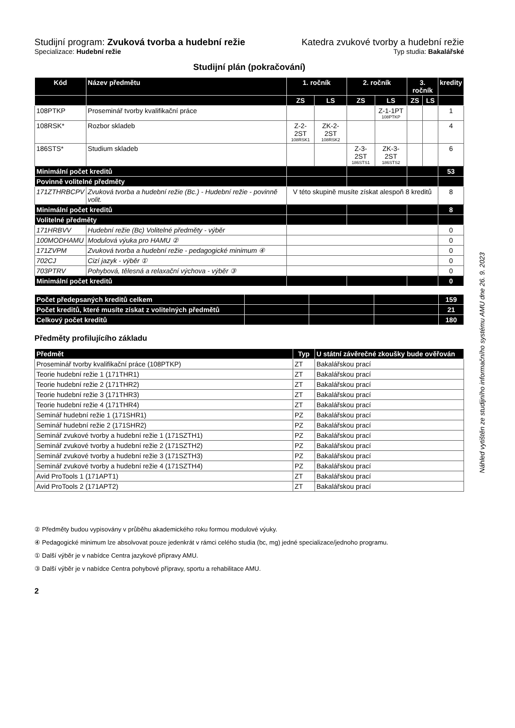Studijní program: Zvuková tvorba a hudební režie Katedra zvukové tvorby a hudební režie
Specializace: Hudební režie Typ studia: Bakalářské
Studijní plán (pokračování)
| Kód | Název předmětu | 1. ročník | | 2. ročník | | 3. ročník | | kredity |
| --- | --- | --- | --- | --- | --- | --- | --- | --- |
| | | ZS | LS | ZS | LS | ZS | LS | |
| 108PTKP | Proseminář tvorby kvalifikační práce | | | | Z-1-1PT 108PTKP | | | 1 |
| 108RSK* | Rozbor skladeb | Z-2-2ST 108RSK1 | ZK-2-2ST 108RSK2 | | | | | 4 |
| 186STS* | Studium skladeb | | | Z-3-2ST 186STS1 | ZK-3-2ST 186STS2 | | | 6 |
| Minimální počet kreditů | | | | | | | | 53 |
| Povinně volitelné předměty | | | | | | | | |
| 171ZTHRBCPV | Zvuková tvorba a hudební režie (Bc.) - Hudební režie - povinně volit. | V této skupině musíte získat alespoň 8 kreditů | | | | | | 8 |
| Minimální počet kreditů | | | | | | | | 8 |
| Volitelné předměty | | | | | | | | |
| 171HRBVV | Hudební režie (Bc) Volitelné předměty - výběr | | | | | | | 0 |
| 100MODHAMU | Modulová výuka pro HAMU ② | | | | | | | 0 |
| 171ZVPM | Zvuková tvorba a hudební režie - pedagogické minimum ④ | | | | | | | 0 |
| 702CJ | Cizí jazyk - výběr ① | | | | | | | 0 |
| 703PTRV | Pohybová, tělesná a relaxační výchova - výběr ③ | | | | | | | 0 |
| Minimální počet kreditů | | | | | | | | 0 |
| Počet předepsaných kreditů celkem | | | | 159 |
| Počet kreditů, které musíte získat z volitelných předmětů | | | | 21 |
| Celkový počet kreditů | | | | 180 |
Předměty profilujícího základu
| Předmět | Typ | U státní závěrečné zkoušky bude ověřován |
| --- | --- | --- |
| Proseminář tvorby kvalifikační práce (108PTKP) | ZT | Bakalářskou prací |
| Teorie hudební režie 1 (171THR1) | ZT | Bakalářskou prací |
| Teorie hudební režie 2 (171THR2) | ZT | Bakalářskou prací |
| Teorie hudební režie 3 (171THR3) | ZT | Bakalářskou prací |
| Teorie hudební režie 4 (171THR4) | ZT | Bakalářskou prací |
| Seminář hudební režie 1 (171SHR1) | PZ | Bakalářskou prací |
| Seminář hudební režie 2 (171SHR2) | PZ | Bakalářskou prací |
| Seminář zvukové tvorby a hudební režie 1 (171SZTH1) | PZ | Bakalářskou prací |
| Seminář zvukové tvorby a hudební režie 2 (171SZTH2) | PZ | Bakalářskou prací |
| Seminář zvukové tvorby a hudební režie 3 (171SZTH3) | PZ | Bakalářskou prací |
| Seminář zvukové tvorby a hudební režie 4 (171SZTH4) | PZ | Bakalářskou prací |
| Avid ProTools 1 (171APT1) | ZT | Bakalářskou prací |
| Avid ProTools 2 (171APT2) | ZT | Bakalářskou prací |
② Předměty budou vypisovány v průběhu akademického roku formou modulové výuky.
④ Pedagogické minimum lze absolvovat pouze jedenkrát v rámci celého studia (bc, mg) jedné specializace/jednoho programu.
① Další výběr je v nabídce Centra jazykové přípravy AMU.
③ Další výběr je v nabídce Centra pohybové přípravy, sportu a rehabilitace AMU.
2
Náhled vytištěn ze studijního informačního systému AMU dne 26. 9. 2023